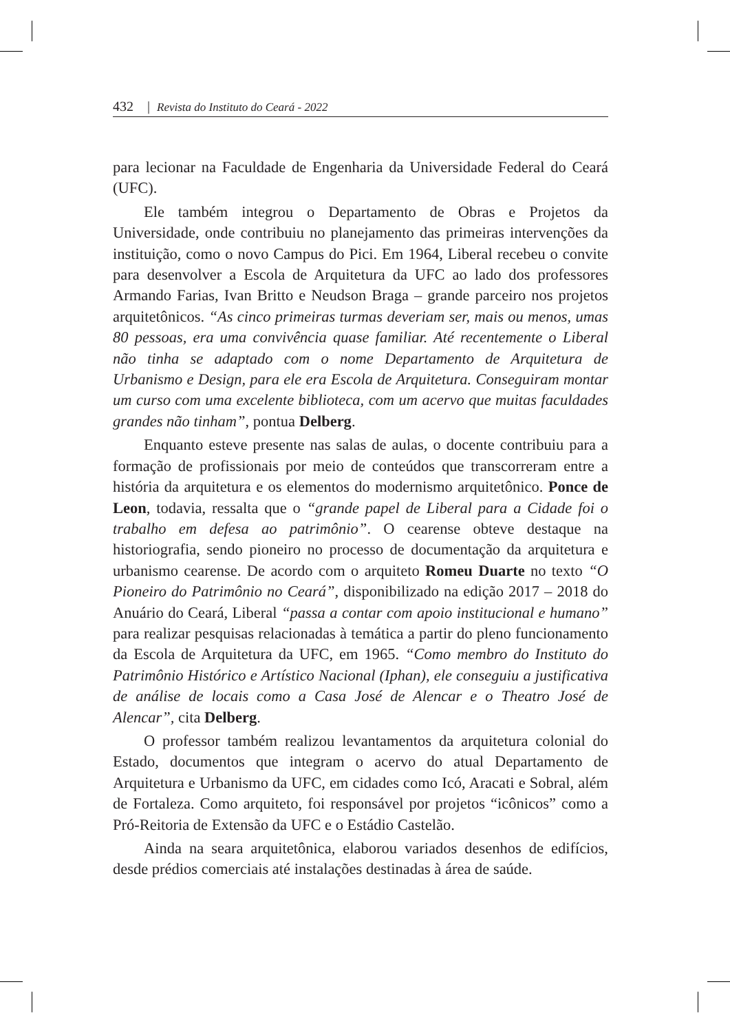432 | Revista do Instituto do Ceará - 2022
para lecionar na Faculdade de Engenharia da Universidade Federal do Ceará (UFC).
Ele também integrou o Departamento de Obras e Projetos da Universidade, onde contribuiu no planejamento das primeiras interven­ções da instituição, como o novo Campus do Pici. Em 1964, Liberal recebeu o convite para desenvolver a Escola de Arquitetura da UFC ao lado dos professores Armando Farias, Ivan Britto e Neudson Braga – grande parceiro nos projetos arquitetônicos. “As cinco primeiras turmas deveriam ser, mais ou menos, umas 80 pessoas, era uma convivência quase familiar. Até recentemente o Liberal não tinha se adaptado com o nome Departamento de Arquitetura de Urbanismo e Design, para ele era Escola de Arquitetura. Conseguiram montar um curso com uma excelente biblioteca, com um acervo que muitas faculdades grandes não tinham”, pontua Delberg.
Enquanto esteve presente nas salas de aulas, o docente contribuiu para a formação de profissionais por meio de conteúdos que transcorreram entre a história da arquitetura e os elementos do modernismo arquitetônico. Ponce de Leon, todavia, ressalta que o “grande papel de Liberal para a Cidade foi o trabalho em defesa ao patrimônio”. O cearense obteve destaque na historiografia, sendo pioneiro no processo de documentação da arquitetura e urbanismo cearense. De acordo com o arquiteto Romeu Duarte no texto “O Pioneiro do Patrimônio no Ceará”, disponibilizado na edição 2017 – 2018 do Anuário do Ceará, Liberal “passa a contar com apoio institucional e humano” para realizar pesquisas relacionadas à temática a partir do pleno funcionamento da Escola de Arquitetura da UFC, em 1965. “Como membro do Instituto do Patrimônio Histórico e Artístico Nacional (Iphan), ele conseguiu a justificativa de análise de locais como a Casa José de Alencar e o Theatro José de Alencar”, cita Delberg.
O professor também realizou levantamentos da arquitetura colonial do Estado, documentos que integram o acervo do atual Departamento de Arquitetura e Urbanismo da UFC, em cidades como Icó, Aracati e Sobral, além de Fortaleza. Como arquiteto, foi responsável por projetos “icônicos” como a Pró-Reitoria de Extensão da UFC e o Estádio Castelão.
Ainda na seara arquitetônica, elaborou variados desenhos de edifí­cios, desde prédios comerciais até instalações destinadas à área de saúde.